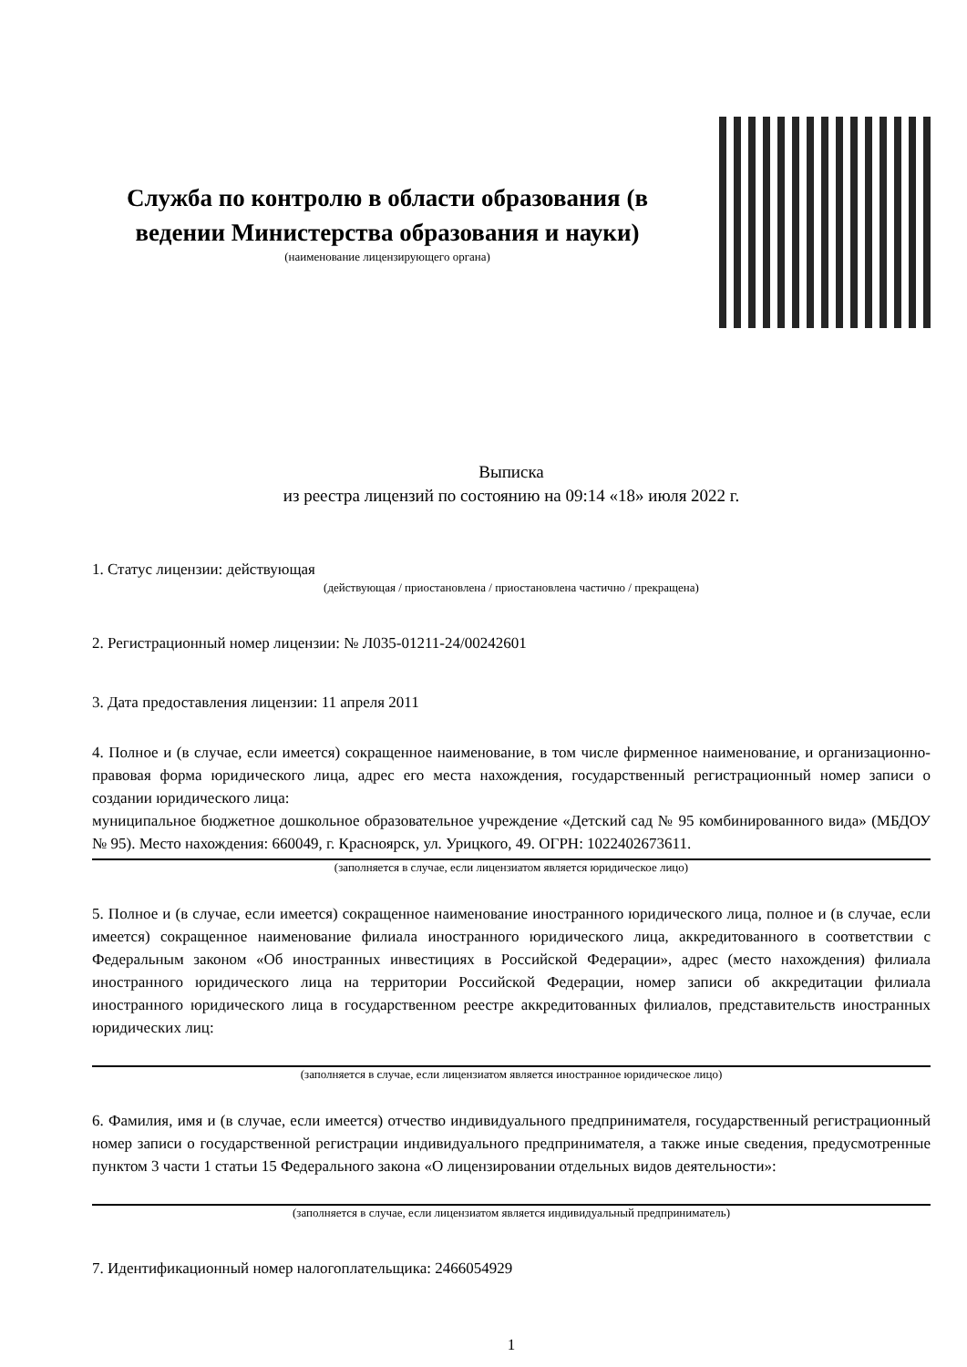Служба по контролю в области образования (в ведении Министерства образования и науки)
(наименование лицензирующего органа)
Выписка
из реестра лицензий по состоянию на 09:14 «18» июля 2022 г.
1. Статус лицензии: действующая
(действующая / приостановлена / приостановлена частично / прекращена)
2. Регистрационный номер лицензии: № Л035-01211-24/00242601
3. Дата предоставления лицензии: 11 апреля 2011
4. Полное и (в случае, если имеется) сокращенное наименование, в том числе фирменное наименование, и организационно-правовая форма юридического лица, адрес его места нахождения, государственный регистрационный номер записи о создании юридического лица:
муниципальное бюджетное дошкольное образовательное учреждение «Детский сад № 95 комбинированного вида» (МБДОУ № 95). Место нахождения: 660049, г. Красноярск, ул. Урицкого, 49. ОГРН: 1022402673611.
(заполняется в случае, если лицензиатом является юридическое лицо)
5. Полное и (в случае, если имеется) сокращенное наименование иностранного юридического лица, полное и (в случае, если имеется) сокращенное наименование филиала иностранного юридического лица, аккредитованного в соответствии с Федеральным законом «Об иностранных инвестициях в Российской Федерации», адрес (место нахождения) филиала иностранного юридического лица на территории Российской Федерации, номер записи об аккредитации филиала иностранного юридического лица в государственном реестре аккредитованных филиалов, представительств иностранных юридических лиц:
(заполняется в случае, если лицензиатом является иностранное юридическое лицо)
6. Фамилия, имя и (в случае, если имеется) отчество индивидуального предпринимателя, государственный регистрационный номер записи о государственной регистрации индивидуального предпринимателя, а также иные сведения, предусмотренные пунктом 3 части 1 статьи 15 Федерального закона «О лицензировании отдельных видов деятельности»:
(заполняется в случае, если лицензиатом является индивидуальный предприниматель)
7. Идентификационный номер налогоплательщика: 2466054929
1